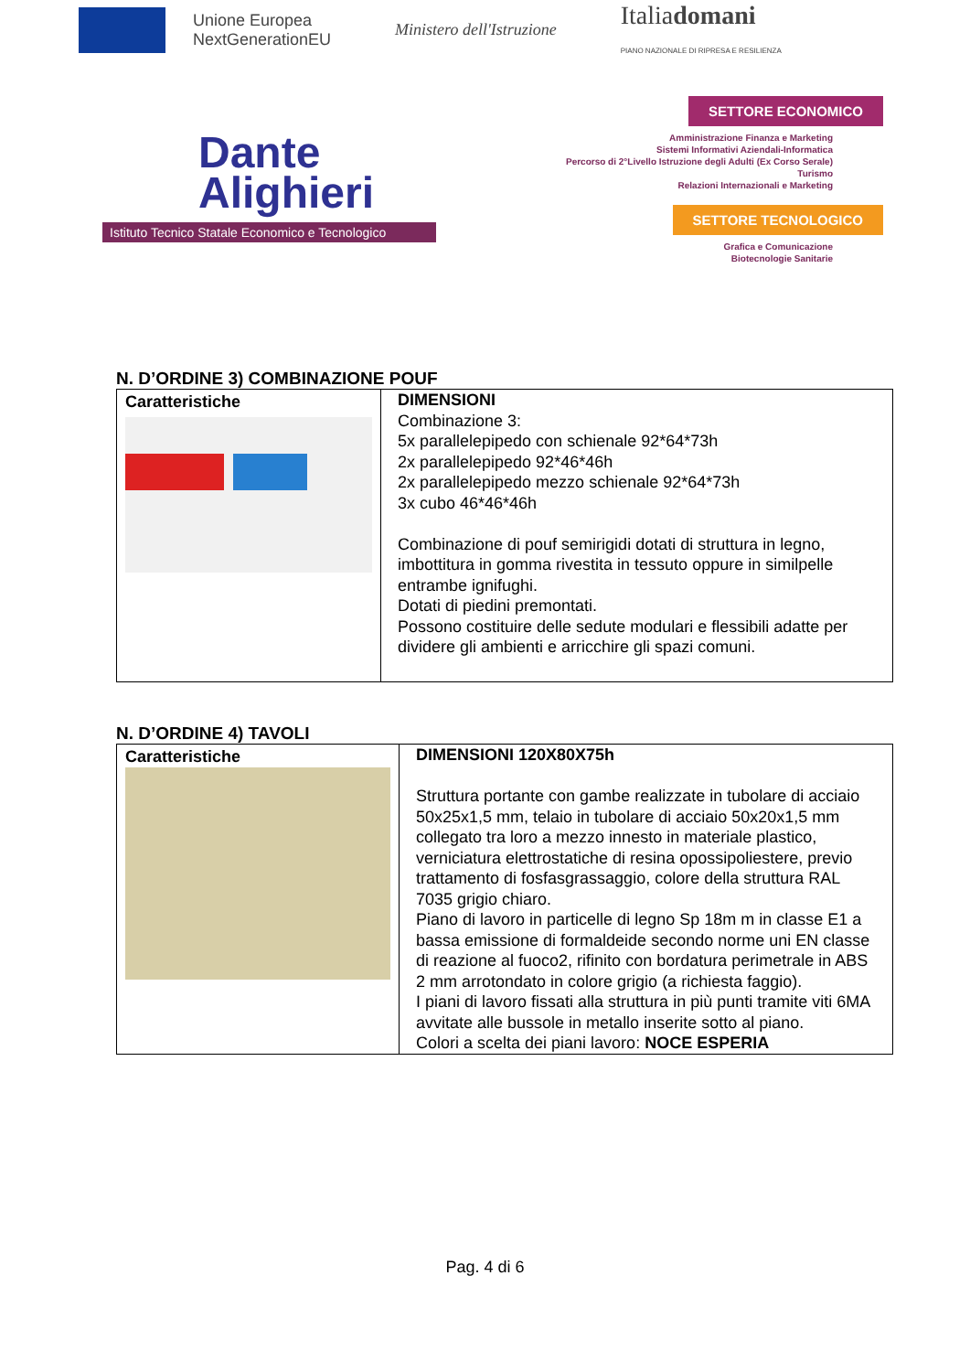Unione Europea
NextGenerationEU
Ministero dell'Istruzione
Italiadomani
PIANO NAZIONALE DI RIPRESA E RESILIENZA
Dante
Alighieri
Istituto Tecnico Statale Economico e Tecnologico
SETTORE ECONOMICO
Amministrazione Finanza e Marketing
Sistemi Informativi Aziendali-Informatica
Percorso di 2°Livello Istruzione degli Adulti (Ex Corso Serale)
Turismo
Relazioni Internazionali e Marketing
SETTORE TECNOLOGICO
Grafica e Comunicazione
Biotecnologie Sanitarie
N. D’ORDINE 3) COMBINAZIONE POUF
| Caratteristiche | DIMENSIONI Combinazione 3: 5x parallelepipedo con schienale 92*64*73h 2x parallelepipedo 92*46*46h 2x parallelepipedo mezzo schienale 92*64*73h 3x cubo 46*46*46h Combinazione di pouf semirigidi dotati di struttura in legno, imbottitura in gomma rivestita in tessuto oppure in similpelle entrambe ignifughi. Dotati di piedini premontati. Possono costituire delle sedute modulari e flessibili adatte per dividere gli ambienti e arricchire gli spazi comuni. |
N. D’ORDINE 4) TAVOLI
| Caratteristiche | DIMENSIONI 120X80X75h Struttura portante con gambe realizzate in tubolare di acciaio 50x25x1,5 mm, telaio in tubolare di acciaio 50x20x1,5 mm collegato tra loro a mezzo innesto in materiale plastico, verniciatura elettrostatiche di resina opossipoliestere, previo trattamento di fosfasgrassaggio, colore della struttura RAL 7035 grigio chiaro. Piano di lavoro in particelle di legno Sp 18m m in classe E1 a bassa emissione di formaldeide secondo norme uni EN classe di reazione al fuoco2, rifinito con bordatura perimetrale in ABS 2 mm arrotondato in colore grigio (a richiesta faggio). I piani di lavoro fissati alla struttura in più punti tramite viti 6MA avvitate alle bussole in metallo inserite sotto al piano. Colori a scelta dei piani lavoro: NOCE ESPERIA |
Pag. 4 di 6